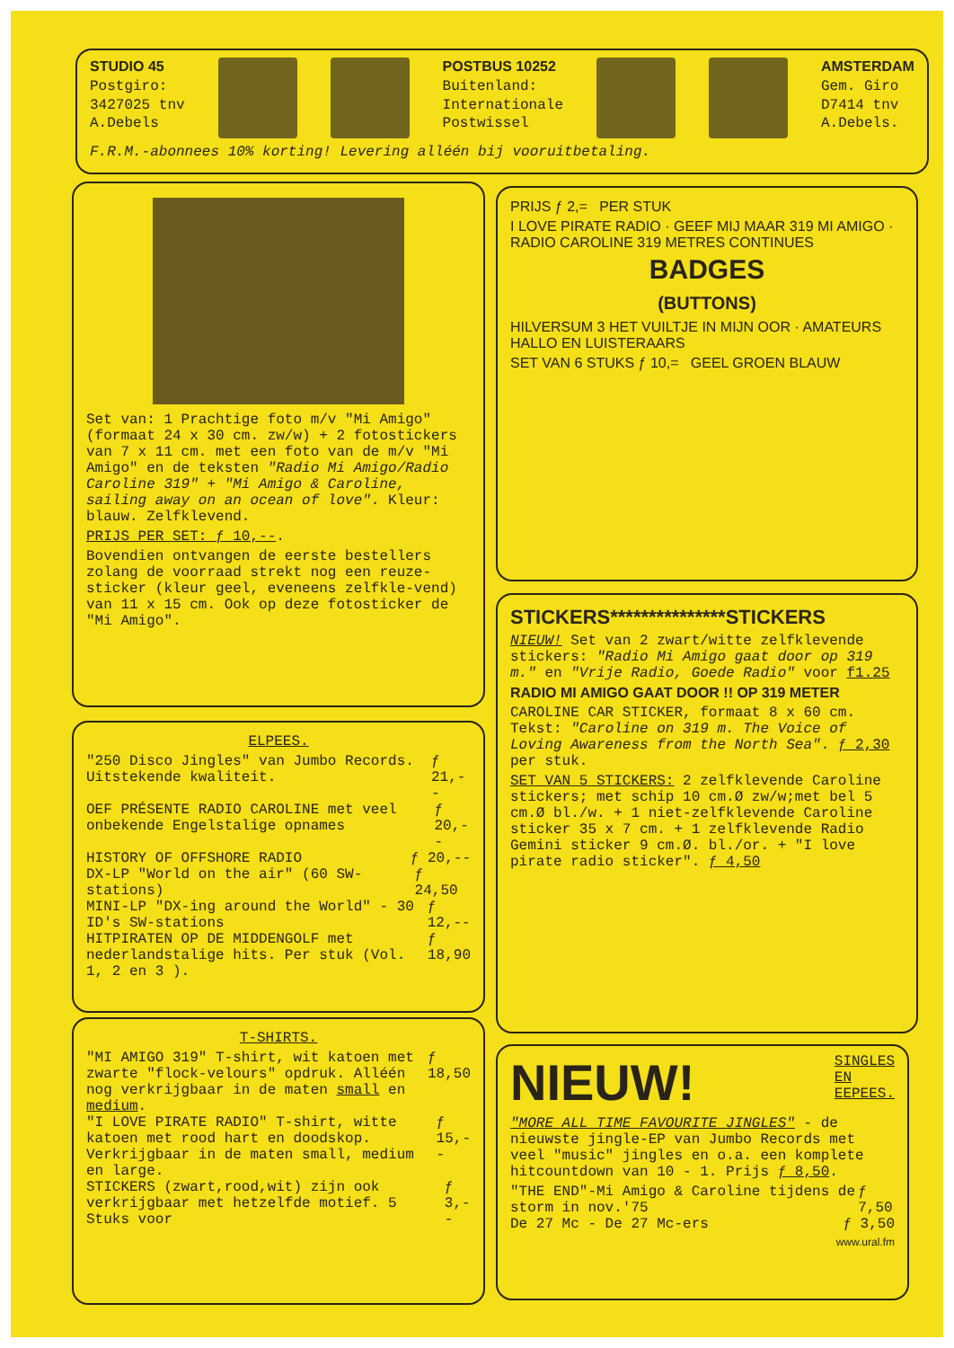STUDIO 45
Postgiro:
3427025 tnv
A.Debels
POSTBUS 10252
Buitenland:
Internationale
Postwissel
AMSTERDAM
Gem. Giro
D7414 tnv
A.Debels.
F.R.M.-abonnees 10% korting! Levering alléén bij vooruitbetaling.
Set van: 1 Prachtige foto m/v "Mi Amigo" (formaat 24 x 30 cm. zw/w) + 2 fotostickers van 7 x 11 cm. met een foto van de m/v "Mi Amigo" en de teksten "Radio Mi Amigo/Radio Caroline 319" + "Mi Amigo & Caroline, sailing away on an ocean of love". Kleur: blauw. Zelfklevend.
PRIJS PER SET: ƒ 10,--.
Bovendien ontvangen de eerste bestellers zolang de voorraad strekt nog een reuze-sticker (kleur geel, eveneens zelfkle-vend) van 11 x 15 cm. Ook op deze fotosticker de "Mi Amigo".
ELPEES.
"250 Disco Jingles" van Jumbo Records. Uitstekende kwaliteit. ƒ 21,--
OEF PRÉSENTE RADIO CAROLINE met veel onbekende Engelstalige opnames ƒ 20,--
HISTORY OF OFFSHORE RADIO ƒ 20,--
DX-LP "World on the air" (60 SW-stations) ƒ 24,50
MINI-LP "DX-ing around the World" - 30 ID's SW-stations ƒ 12,--
HITPIRATEN OP DE MIDDENGOLF met nederlandstalige hits. Per stuk (Vol. 1, 2 en 3 ). ƒ 18,90
T-SHIRTS.
"MI AMIGO 319" T-shirt, wit katoen met zwarte "flock-velours" opdruk. Alléén nog verkrijgbaar in de maten small en medium. ƒ 18,50
"I LOVE PIRATE RADIO" T-shirt, witte katoen met rood hart en doodskop. Verkrijgbaar in de maten small, medium en large. ƒ 15,--
STICKERS (zwart,rood,wit) zijn ook verkrijgbaar met hetzelfde motief. 5 Stuks voor ƒ 3,--
PRIJS ƒ 2,= PER STUK
I LOVE PIRATE RADIO · GEEF MIJ MAAR 319 MI AMIGO · RADIO CAROLINE 319 METRES CONTINUES
BADGES
(BUTTONS)
HILVERSUM 3 HET VUILTJE IN MIJN OOR · AMATEURS HALLO EN LUISTERAARS
SET VAN 6 STUKS ƒ 10,= GEEL GROEN BLAUW
STICKERS***************STICKERS
NIEUW! Set van 2 zwart/witte zelfklevende stickers: "Radio Mi Amigo gaat door op 319 m." en "Vrije Radio, Goede Radio" voor f1.25
RADIO MI AMIGO GAAT DOOR !! OP 319 METER
CAROLINE CAR STICKER, formaat 8 x 60 cm. Tekst: "Caroline on 319 m. The Voice of Loving Awareness from the North Sea". ƒ 2,30 per stuk.
SET VAN 5 STICKERS: 2 zelfklevende Caroline stickers; met schip 10 cm.Ø zw/w;met bel 5 cm.Ø bl./w. + 1 niet-zelfklevende Caroline sticker 35 x 7 cm. + 1 zelfklevende Radio Gemini sticker 9 cm.Ø. bl./or. + "I love pirate radio sticker". ƒ 4,50
NIEUW! SINGLES
EN
EEPEES.
"MORE ALL TIME FAVOURITE JINGLES" - de nieuwste jingle-EP van Jumbo Records met veel "music" jingles en o.a. een komplete hitcountdown van 10 - 1. Prijs ƒ 8,50.
"THE END"-Mi Amigo & Caroline tijdens de storm in nov.'75 ƒ 7,50
De 27 Mc - De 27 Mc-ers ƒ 3,50
www.ural.fm